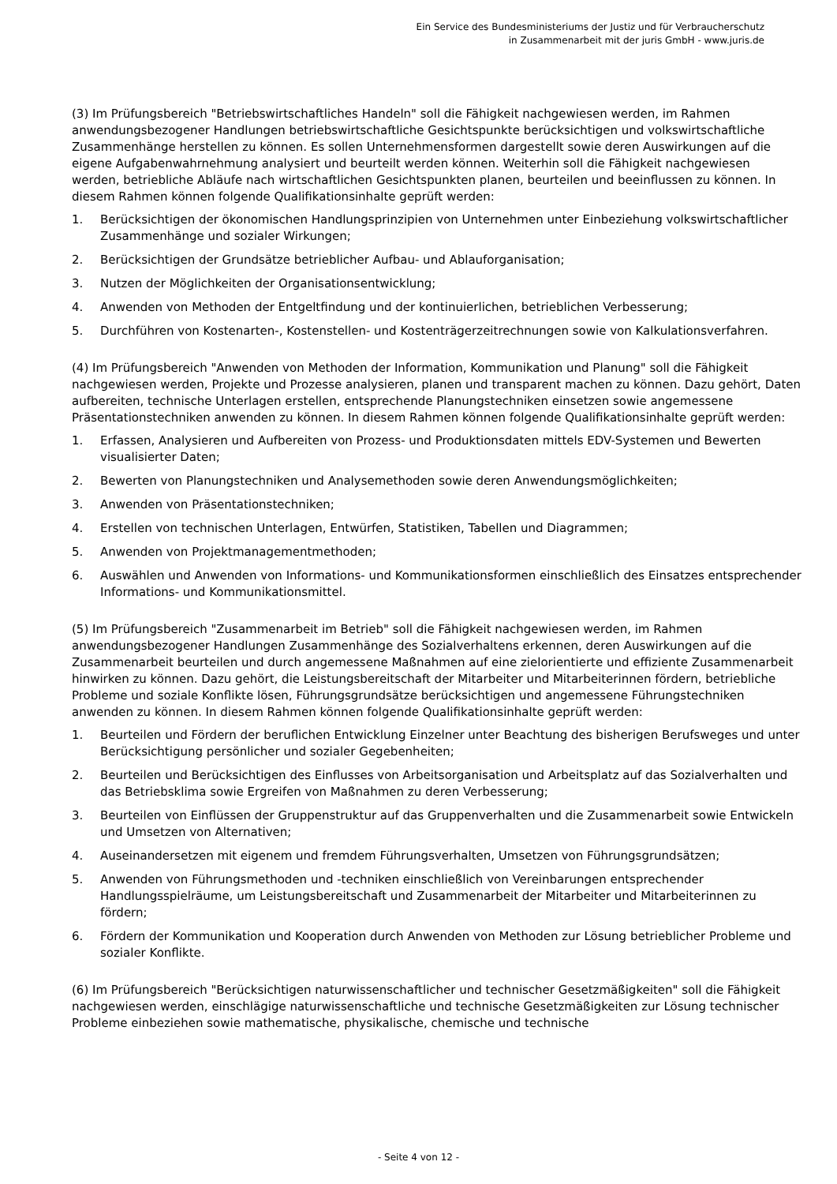Ein Service des Bundesministeriums der Justiz und für Verbraucherschutz
in Zusammenarbeit mit der juris GmbH - www.juris.de
(3) Im Prüfungsbereich "Betriebswirtschaftliches Handeln" soll die Fähigkeit nachgewiesen werden, im Rahmen anwendungsbezogener Handlungen betriebswirtschaftliche Gesichtspunkte berücksichtigen und volkswirtschaftliche Zusammenhänge herstellen zu können. Es sollen Unternehmensformen dargestellt sowie deren Auswirkungen auf die eigene Aufgabenwahrnehmung analysiert und beurteilt werden können. Weiterhin soll die Fähigkeit nachgewiesen werden, betriebliche Abläufe nach wirtschaftlichen Gesichtspunkten planen, beurteilen und beeinflussen zu können. In diesem Rahmen können folgende Qualifikationsinhalte geprüft werden:
1. Berücksichtigen der ökonomischen Handlungsprinzipien von Unternehmen unter Einbeziehung volkswirtschaftlicher Zusammenhänge und sozialer Wirkungen;
2. Berücksichtigen der Grundsätze betrieblicher Aufbau- und Ablauforganisation;
3. Nutzen der Möglichkeiten der Organisationsentwicklung;
4. Anwenden von Methoden der Entgeltfindung und der kontinuierlichen, betrieblichen Verbesserung;
5. Durchführen von Kostenarten-, Kostenstellen- und Kostenträgerzeitrechnungen sowie von Kalkulationsverfahren.
(4) Im Prüfungsbereich "Anwenden von Methoden der Information, Kommunikation und Planung" soll die Fähigkeit nachgewiesen werden, Projekte und Prozesse analysieren, planen und transparent machen zu können. Dazu gehört, Daten aufbereiten, technische Unterlagen erstellen, entsprechende Planungstechniken einsetzen sowie angemessene Präsentationstechniken anwenden zu können. In diesem Rahmen können folgende Qualifikationsinhalte geprüft werden:
1. Erfassen, Analysieren und Aufbereiten von Prozess- und Produktionsdaten mittels EDV-Systemen und Bewerten visualisierter Daten;
2. Bewerten von Planungstechniken und Analysemethoden sowie deren Anwendungsmöglichkeiten;
3. Anwenden von Präsentationstechniken;
4. Erstellen von technischen Unterlagen, Entwürfen, Statistiken, Tabellen und Diagrammen;
5. Anwenden von Projektmanagementmethoden;
6. Auswählen und Anwenden von Informations- und Kommunikationsformen einschließlich des Einsatzes entsprechender Informations- und Kommunikationsmittel.
(5) Im Prüfungsbereich "Zusammenarbeit im Betrieb" soll die Fähigkeit nachgewiesen werden, im Rahmen anwendungsbezogener Handlungen Zusammenhänge des Sozialverhaltens erkennen, deren Auswirkungen auf die Zusammenarbeit beurteilen und durch angemessene Maßnahmen auf eine zielorientierte und effiziente Zusammenarbeit hinwirken zu können. Dazu gehört, die Leistungsbereitschaft der Mitarbeiter und Mitarbeiterinnen fördern, betriebliche Probleme und soziale Konflikte lösen, Führungsgrundsätze berücksichtigen und angemessene Führungstechniken anwenden zu können. In diesem Rahmen können folgende Qualifikationsinhalte geprüft werden:
1. Beurteilen und Fördern der beruflichen Entwicklung Einzelner unter Beachtung des bisherigen Berufsweges und unter Berücksichtigung persönlicher und sozialer Gegebenheiten;
2. Beurteilen und Berücksichtigen des Einflusses von Arbeitsorganisation und Arbeitsplatz auf das Sozialverhalten und das Betriebsklima sowie Ergreifen von Maßnahmen zu deren Verbesserung;
3. Beurteilen von Einflüssen der Gruppenstruktur auf das Gruppenverhalten und die Zusammenarbeit sowie Entwickeln und Umsetzen von Alternativen;
4. Auseinandersetzen mit eigenem und fremdem Führungsverhalten, Umsetzen von Führungsgrundsätzen;
5. Anwenden von Führungsmethoden und -techniken einschließlich von Vereinbarungen entsprechender Handlungsspielräume, um Leistungsbereitschaft und Zusammenarbeit der Mitarbeiter und Mitarbeiterinnen zu fördern;
6. Fördern der Kommunikation und Kooperation durch Anwenden von Methoden zur Lösung betrieblicher Probleme und sozialer Konflikte.
(6) Im Prüfungsbereich "Berücksichtigen naturwissenschaftlicher und technischer Gesetzmäßigkeiten" soll die Fähigkeit nachgewiesen werden, einschlägige naturwissenschaftliche und technische Gesetzmäßigkeiten zur Lösung technischer Probleme einbeziehen sowie mathematische, physikalische, chemische und technische
- Seite 4 von 12 -